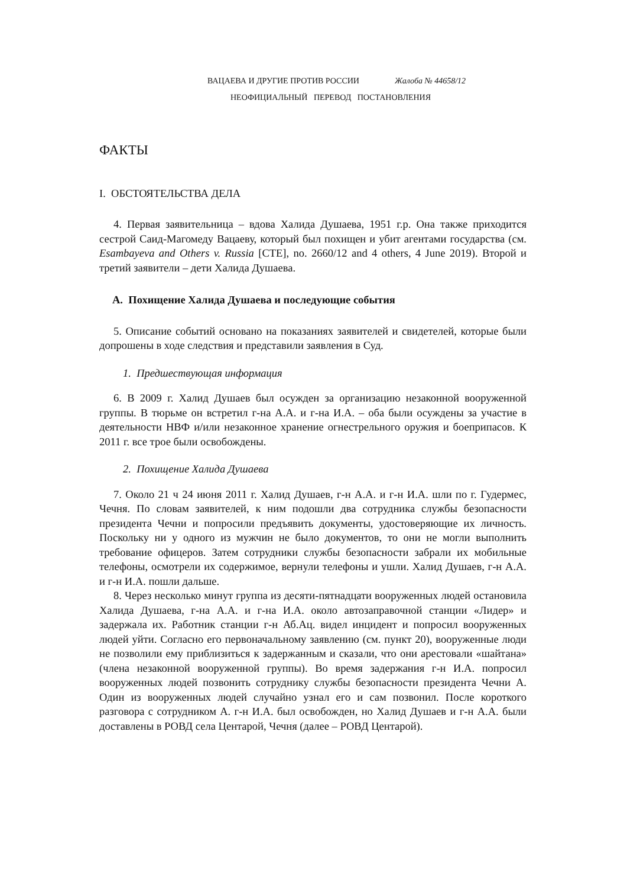ВАЦАЕВА И ДРУГИЕ ПРОТИВ РОССИИ Жалоба № 44658/12
НЕОФИЦИАЛЬНЫЙ ПЕРЕВОД ПОСТАНОВЛЕНИЯ
ФАКТЫ
I. ОБСТОЯТЕЛЬСТВА ДЕЛА
4. Первая заявительница – вдова Халида Душаева, 1951 г.р. Она также приходится сестрой Саид-Магомеду Вацаеву, который был похищен и убит агентами государства (см. Esambayeva and Others v. Russia [CTE], no. 2660/12 and 4 others, 4 June 2019). Второй и третий заявители – дети Халида Душаева.
A. Похищение Халида Душаева и последующие события
5. Описание событий основано на показаниях заявителей и свидетелей, которые были допрошены в ходе следствия и представили заявления в Суд.
1. Предшествующая информация
6. В 2009 г. Халид Душаев был осужден за организацию незаконной вооруженной группы. В тюрьме он встретил г-на А.А. и г-на И.А. – оба были осуждены за участие в деятельности НВФ и/или незаконное хранение огнестрельного оружия и боеприпасов. К 2011 г. все трое были освобождены.
2. Похищение Халида Душаева
7. Около 21 ч 24 июня 2011 г. Халид Душаев, г-н А.А. и г-н И.А. шли по г. Гудермес, Чечня. По словам заявителей, к ним подошли два сотрудника службы безопасности президента Чечни и попросили предъявить документы, удостоверяющие их личность. Поскольку ни у одного из мужчин не было документов, то они не могли выполнить требование офицеров. Затем сотрудники службы безопасности забрали их мобильные телефоны, осмотрели их содержимое, вернули телефоны и ушли. Халид Душаев, г-н А.А. и г-н И.А. пошли дальше.
8. Через несколько минут группа из десяти-пятнадцати вооруженных людей остановила Халида Душаева, г-на А.А. и г-на И.А. около автозаправочной станции «Лидер» и задержала их. Работник станции г-н Аб.Ац. видел инцидент и попросил вооруженных людей уйти. Согласно его первоначальному заявлению (см. пункт 20), вооруженные люди не позволили ему приблизиться к задержанным и сказали, что они арестовали «шайтана» (члена незаконной вооруженной группы). Во время задержания г-н И.А. попросил вооруженных людей позвонить сотруднику службы безопасности президента Чечни А. Один из вооруженных людей случайно узнал его и сам позвонил. После короткого разговора с сотрудником А. г-н И.А. был освобожден, но Халид Душаев и г-н А.А. были доставлены в РОВД села Центарой, Чечня (далее – РОВД Центарой).